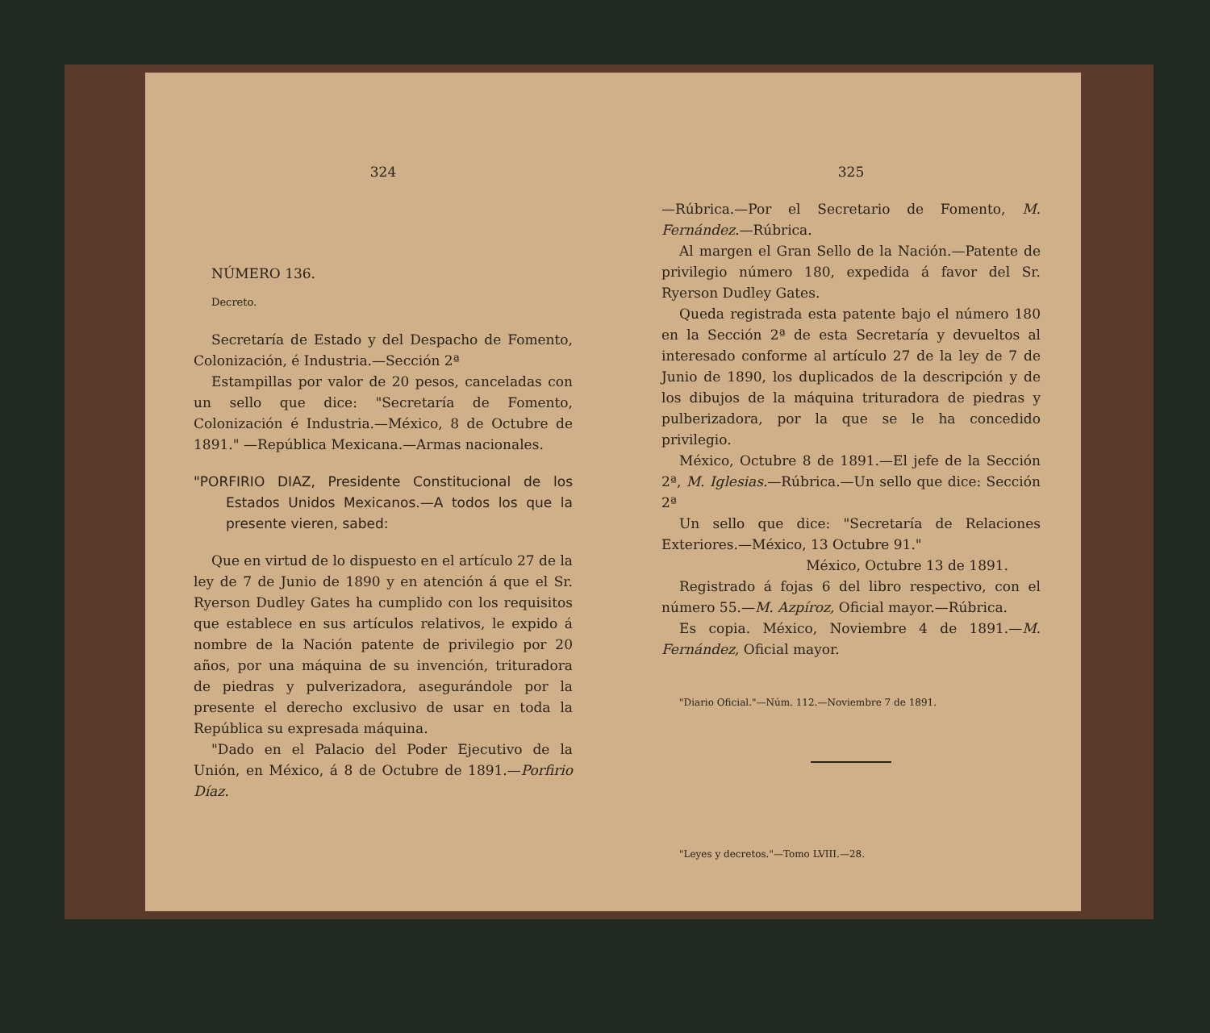324
NÚMERO 136.
Decreto.
Secretaría de Estado y del Despacho de Fomento, Colonización, é Industria.—Sección 2ª
Estampillas por valor de 20 pesos, canceladas con un sello que dice: "Secretaría de Fomento, Colonización é Industria.—México, 8 de Octubre de 1891." —República Mexicana.—Armas nacionales.
"PORFIRIO DIAZ, Presidente Constitucional de los Estados Unidos Mexicanos.—A todos los que la presente vieren, sabed:
Que en virtud de lo dispuesto en el artículo 27 de la ley de 7 de Junio de 1890 y en atención á que el Sr. Ryerson Dudley Gates ha cumplido con los requisitos que establece en sus artículos relativos, le expido á nombre de la Nación patente de privilegio por 20 años, por una máquina de su invención, trituradora de piedras y pulverizadora, asegurándole por la presente el derecho exclusivo de usar en toda la República su expresada máquina.
"Dado en el Palacio del Poder Ejecutivo de la Unión, en México, á 8 de Octubre de 1891.—Porfirio Díaz.
325
—Rúbrica.—Por el Secretario de Fomento, M. Fernández.—Rúbrica.
Al margen el Gran Sello de la Nación.—Patente de privilegio número 180, expedida á favor del Sr. Ryerson Dudley Gates.
Queda registrada esta patente bajo el número 180 en la Sección 2ª de esta Secretaría y devueltos al interesado conforme al artículo 27 de la ley de 7 de Junio de 1890, los duplicados de la descripción y de los dibujos de la máquina trituradora de piedras y pulberizadora, por la que se le ha concedido privilegio.
México, Octubre 8 de 1891.—El jefe de la Sección 2ª, M. Iglesias.—Rúbrica.—Un sello que dice: Sección 2ª
Un sello que dice: "Secretaría de Relaciones Exteriores.—México, 13 Octubre 91."
México, Octubre 13 de 1891.
Registrado á fojas 6 del libro respectivo, con el número 55.—M. Azpíroz, Oficial mayor.—Rúbrica.
Es copia. México, Noviembre 4 de 1891.—M. Fernández, Oficial mayor.
"Diario Oficial."—Núm. 112.—Noviembre 7 de 1891.
"Leyes y decretos."—Tomo LVIII.—28.